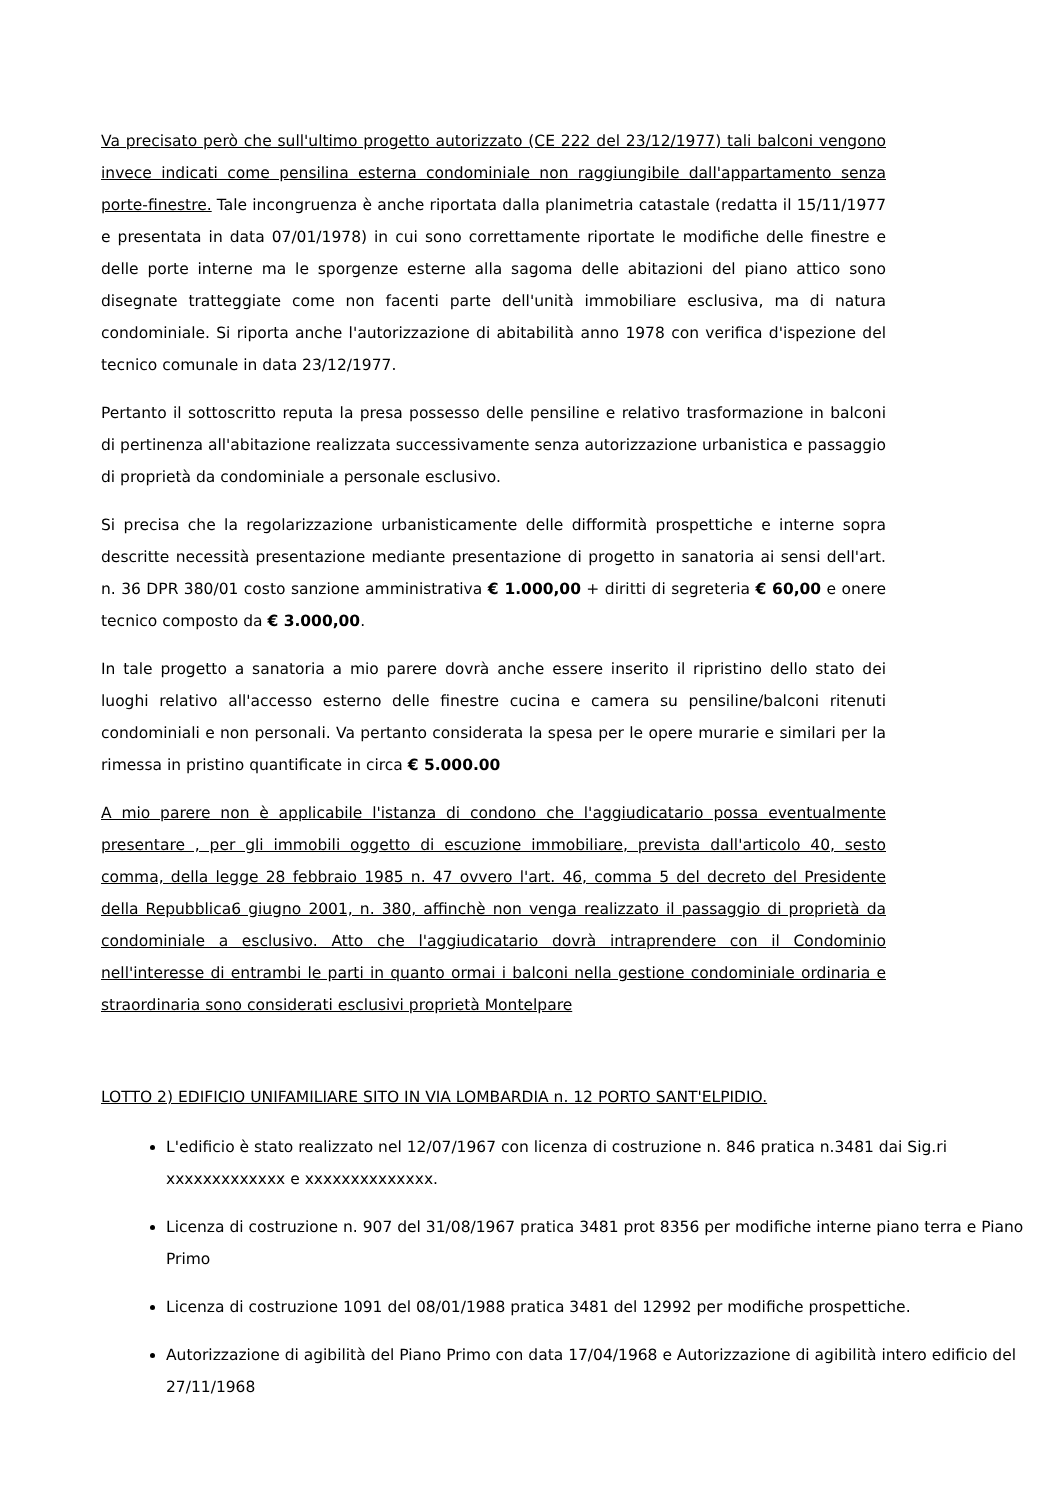Va precisato però che sull'ultimo progetto autorizzato (CE 222 del 23/12/1977) tali balconi vengono invece indicati come pensilina esterna condominiale non raggiungibile dall'appartamento senza porte-finestre. Tale incongruenza è anche riportata dalla planimetria catastale (redatta il 15/11/1977 e presentata in data 07/01/1978) in cui sono correttamente riportate le modifiche delle finestre e delle porte interne ma le sporgenze esterne alla sagoma delle abitazioni del piano attico sono disegnate tratteggiate come non facenti parte dell'unità immobiliare esclusiva, ma di natura condominiale. Si riporta anche l'autorizzazione di abitabilità anno 1978 con verifica d'ispezione del tecnico comunale in data 23/12/1977.
Pertanto il sottoscritto reputa la presa possesso delle pensiline e relativo trasformazione in balconi di pertinenza all'abitazione realizzata successivamente senza autorizzazione urbanistica e passaggio di proprietà da condominiale a personale esclusivo.
Si precisa che la regolarizzazione urbanisticamente delle difformità prospettiche e interne sopra descritte necessità presentazione mediante presentazione di progetto in sanatoria ai sensi dell'art. n. 36 DPR 380/01 costo sanzione amministrativa € 1.000,00 + diritti di segreteria € 60,00 e onere tecnico composto da € 3.000,00.
In tale progetto a sanatoria a mio parere dovrà anche essere inserito il ripristino dello stato dei luoghi relativo all'accesso esterno delle finestre cucina e camera su pensiline/balconi ritenuti condominiali e non personali. Va pertanto considerata la spesa per le opere murarie e similari per la rimessa in pristino quantificate in circa € 5.000.00
A mio parere non è applicabile l'istanza di condono che l'aggiudicatario possa eventualmente presentare , per gli immobili oggetto di escuzione immobiliare, prevista dall'articolo 40, sesto comma, della legge 28 febbraio 1985 n. 47 ovvero l'art. 46, comma 5 del decreto del Presidente della Repubblica6 giugno 2001, n. 380, affinchè non venga realizzato il passaggio di proprietà da condominiale a esclusivo. Atto che l'aggiudicatario dovrà intraprendere con il Condominio nell'interesse di entrambi le parti in quanto ormai i balconi nella gestione condominiale ordinaria e straordinaria sono considerati esclusivi proprietà Montelpare
LOTTO 2) EDIFICIO UNIFAMILIARE SITO IN VIA LOMBARDIA n. 12 PORTO SANT'ELPIDIO.
L'edificio è stato realizzato nel 12/07/1967 con licenza di costruzione n. 846 pratica n.3481 dai Sig.ri xxxxxxxxxxxxx e xxxxxxxxxxxxxx.
Licenza di costruzione n. 907 del 31/08/1967 pratica 3481 prot 8356 per modifiche interne piano terra e Piano Primo
Licenza di costruzione 1091 del 08/01/1988 pratica 3481 del 12992 per modifiche prospettiche.
Autorizzazione di agibilità del Piano Primo con data 17/04/1968 e Autorizzazione di agibilità intero edificio del 27/11/1968